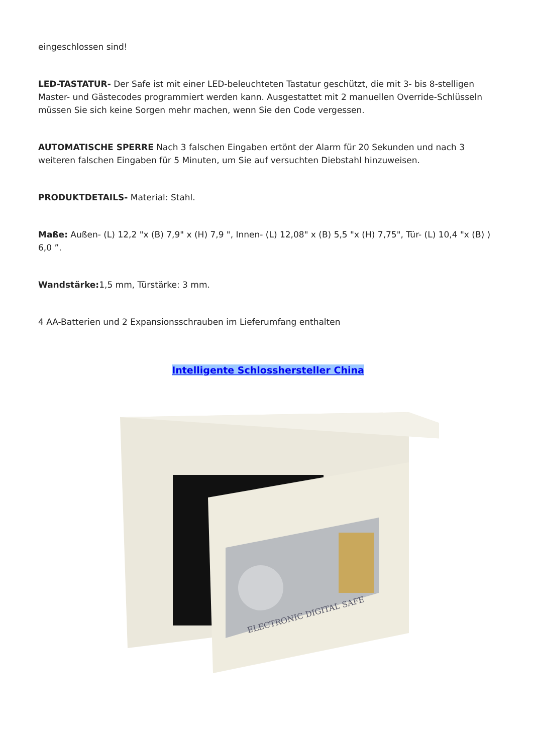eingeschlossen sind!
LED-TASTATUR- Der Safe ist mit einer LED-beleuchteten Tastatur geschützt, die mit 3- bis 8-stelligen Master- und Gästecodes programmiert werden kann. Ausgestattet mit 2 manuellen Override-Schlüsseln müssen Sie sich keine Sorgen mehr machen, wenn Sie den Code vergessen.
AUTOMATISCHE SPERRE Nach 3 falschen Eingaben ertönt der Alarm für 20 Sekunden und nach 3 weiteren falschen Eingaben für 5 Minuten, um Sie auf versuchten Diebstahl hinzuweisen.
PRODUKTDETAILS- Material: Stahl.
Maße: Außen- (L) 12,2 "x (B) 7,9" x (H) 7,9 ", Innen- (L) 12,08" x (B) 5,5 "x (H) 7,75", Tür- (L) 10,4 "x (B) ) 6,0 ”.
Wandstärke: 1,5 mm, Türstärke: 3 mm.
4 AA-Batterien und 2 Expansionsschrauben im Lieferumfang enthalten
Intelligente Schlosshersteller China
ELECTRONIC DIGITAL SAFE